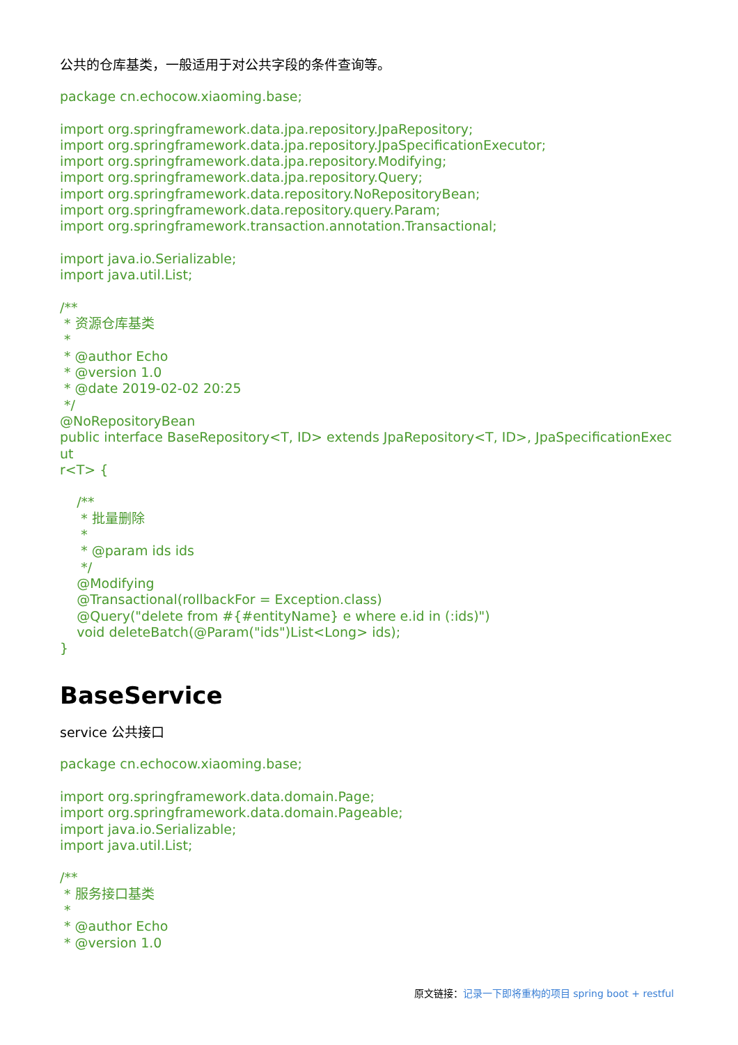公共的仓库基类，一般适用于对公共字段的条件查询等。
package cn.echocow.xiaoming.base;

import org.springframework.data.jpa.repository.JpaRepository;
import org.springframework.data.jpa.repository.JpaSpecificationExecutor;
import org.springframework.data.jpa.repository.Modifying;
import org.springframework.data.jpa.repository.Query;
import org.springframework.data.repository.NoRepositoryBean;
import org.springframework.data.repository.query.Param;
import org.springframework.transaction.annotation.Transactional;

import java.io.Serializable;
import java.util.List;

/**
 * 资源仓库基类
 *
 * @author Echo
 * @version 1.0
 * @date 2019-02-02 20:25
 */
@NoRepositoryBean
public interface BaseRepository<T, ID> extends JpaRepository<T, ID>, JpaSpecificationExecut
r<T> {

    /**
     * 批量删除
     *
     * @param ids ids
     */
    @Modifying
    @Transactional(rollbackFor = Exception.class)
    @Query("delete from #{#entityName} e where e.id in (:ids)")
    void deleteBatch(@Param("ids")List<Long> ids);
}
BaseService
service 公共接口
package cn.echocow.xiaoming.base;

import org.springframework.data.domain.Page;
import org.springframework.data.domain.Pageable;
import java.io.Serializable;
import java.util.List;

/**
 * 服务接口基类
 *
 * @author Echo
 * @version 1.0
原文链接：记录一下即将重构的项目 spring boot + restful